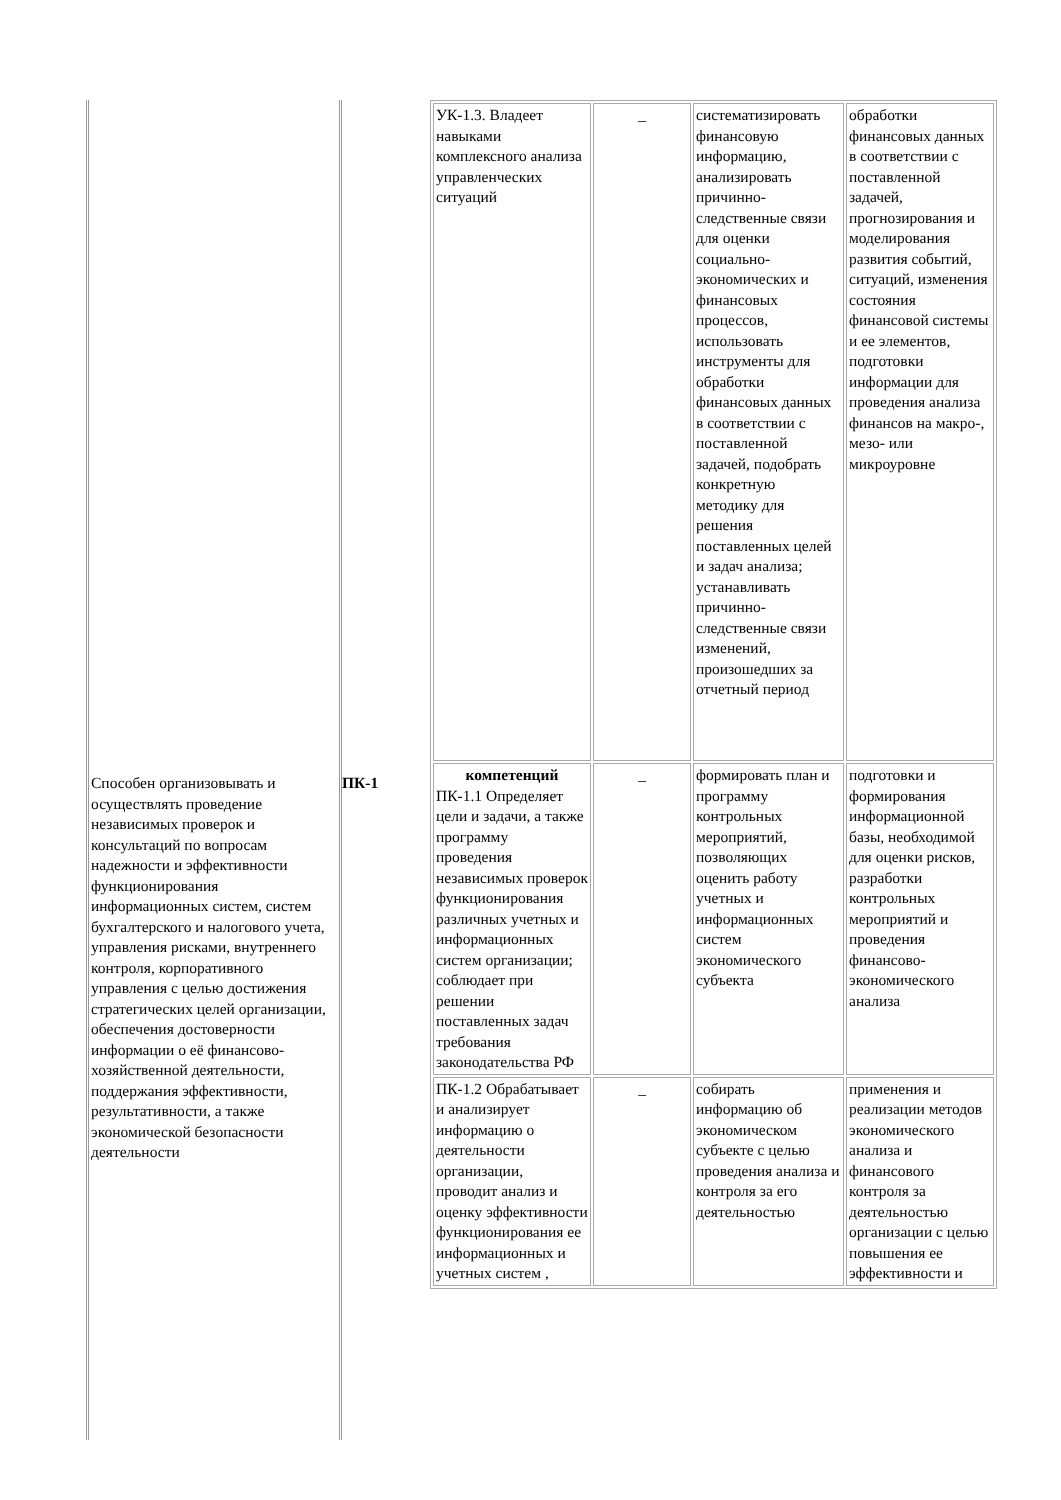| Способен организовывать и осуществлять проведение независимых проверок и консультаций по вопросам надежности и эффективности функционирования информационных систем, систем бухгалтерского и налогового учета, управления рисками, внутреннего контроля, корпоративного управления с целью достижения стратегических целей организации, обеспечения достоверности информации о её финансово-хозяйственной деятельности, поддержания эффективности, результативности, а также экономической безопасности деятельности | ПК-1 | / УК-1.3. Владеет навыками комплексного анализа управленческих ситуаций / _ / систематизировать финансовую информацию, анализировать причинно-следственные связи для оценки социально-экономических и финансовых процессов, использовать инструменты для обработки финансовых данных в соответствии с поставленной задачей, подобрать конкретную методику для решения поставленных целей и задач анализа; устанавливать причинно-следственные связи изменений, произошедших за отчетный период / обработки финансовых данных в соответствии с поставленной задачей, прогнозирования и моделирования развития событий, ситуаций, изменения состояния финансовой системы и ее элементов, подготовки информации для проведения анализа финансов на макро-, мезо- или микроуровне / / компетенций ПК-1.1 Определяет цели и задачи, а также программу проведения независимых проверок функционирования различных учетных и информационных систем организации; соблюдает при решении поставленных задач требования законодательства РФ / _ / формировать план и программу контрольных мероприятий, позволяющих оценить работу учетных и информационных систем экономического субъекта / подготовки и формирования информационной базы, необходимой для оценки рисков, разработки контрольных мероприятий и проведения финансово-экономического анализа / / ПК-1.2 Обрабатывает и анализирует информацию о деятельности организации, проводит анализ и оценку эффективности функционирования ее информационных и учетных систем , / _ / собирать информацию об экономическом субъекте с целью проведения анализа и контроля за его деятельностью / применения и реализации методов экономического анализа и финансового контроля за деятельностью организации с целью повышения ее эффективности и / |